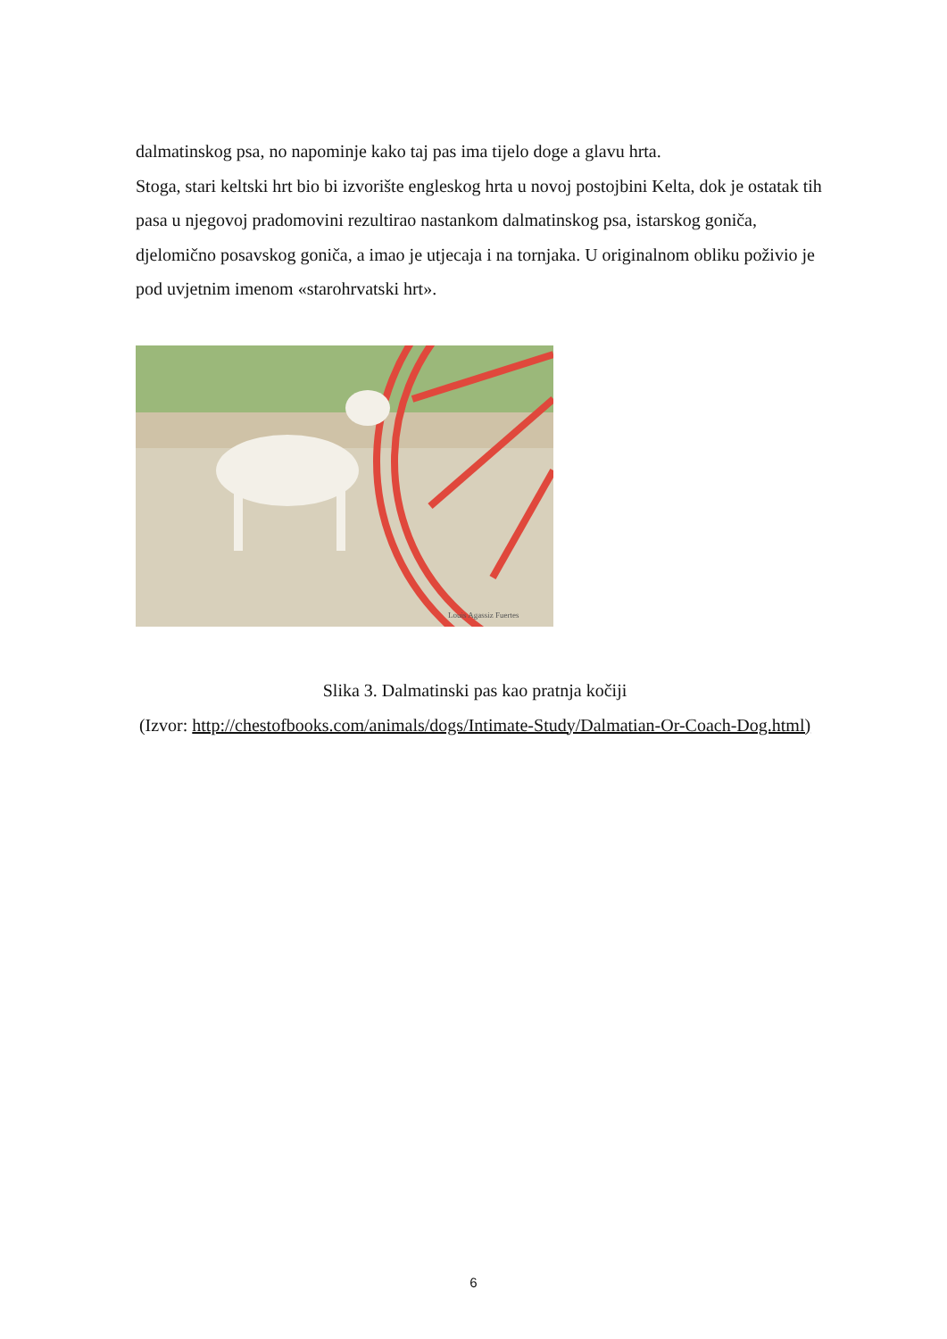dalmatinskog psa, no napominje kako taj pas ima tijelo doge a glavu hrta.
Stoga, stari keltski hrt bio bi izvorište engleskog hrta u novoj postojbini Kelta, dok je ostatak tih pasa u njegovoj pradomovini rezultirao nastankom dalmatinskog psa, istarskog goniča, djelomično posavskog goniča, a imao je utjecaja i na tornjaka. U originalnom obliku poživio je pod uvjetnim imenom «starohrvatski hrt».
Louis Agassiz Fuertes
Slika 3. Dalmatinski pas kao pratnja kočiji
(Izvor: http://chestofbooks.com/animals/dogs/Intimate-Study/Dalmatian-Or-Coach-Dog.html)
6